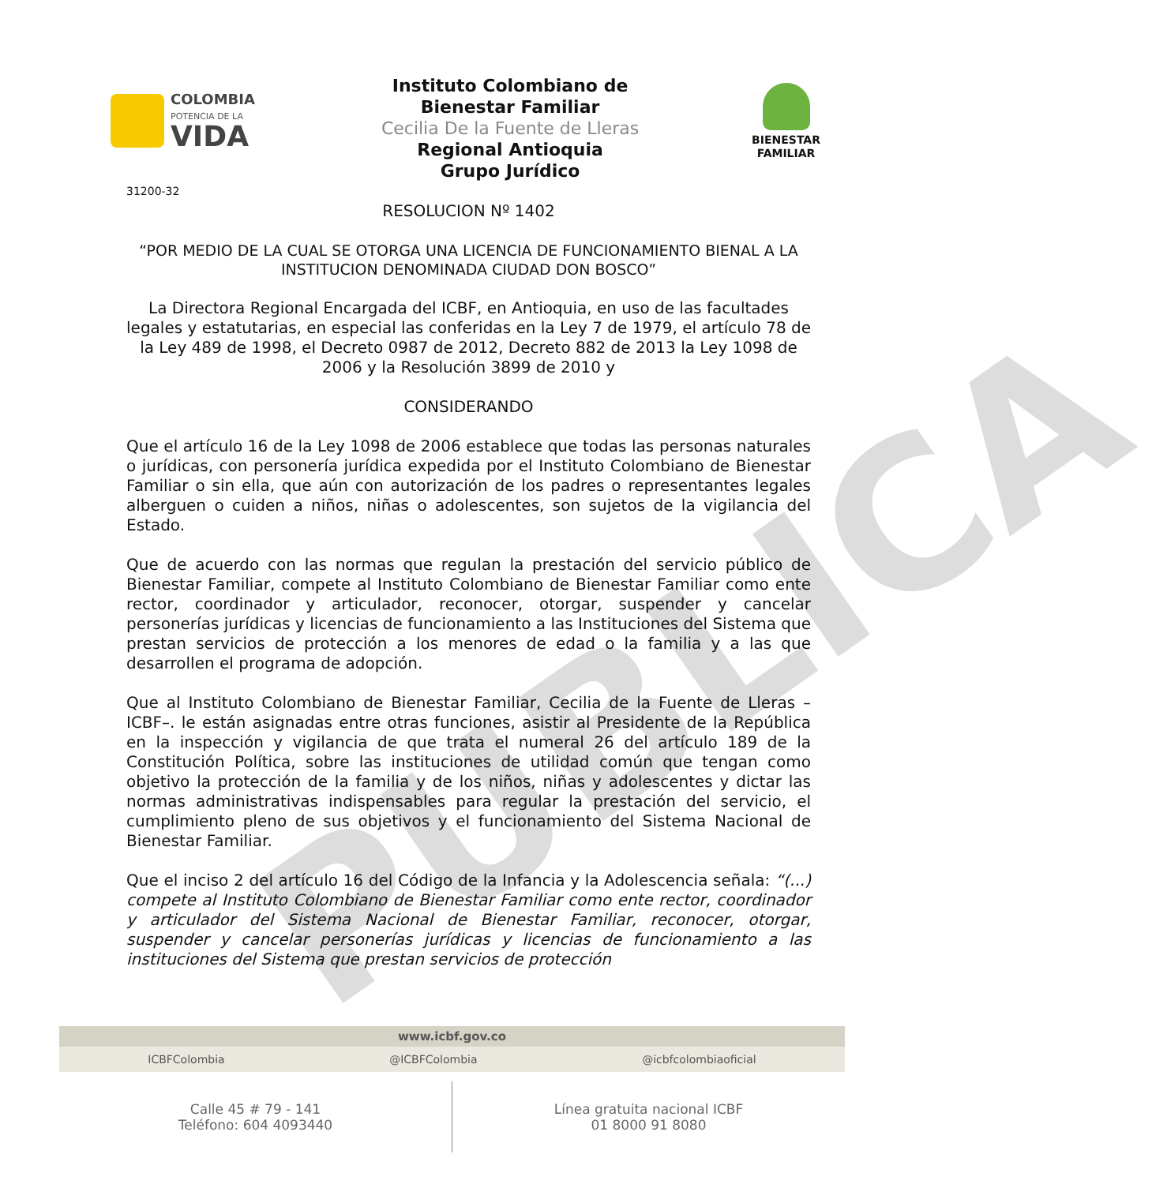PUBLICA
COLOMBIA
POTENCIA DE LA
VIDA
Instituto Colombiano de
Bienestar Familiar
Cecilia De la Fuente de Lleras
Regional Antioquia
Grupo Jurídico
BIENESTAR
FAMILIAR
31200-32
RESOLUCION Nº 1402
“POR MEDIO DE LA CUAL SE OTORGA UNA LICENCIA DE FUNCIONAMIENTO BIENAL A LA INSTITUCION DENOMINADA CIUDAD DON BOSCO”
La Directora Regional Encargada del ICBF, en Antioquia, en uso de las facultades legales y estatutarias, en especial las conferidas en la Ley 7 de 1979, el artículo 78 de la Ley 489 de 1998, el Decreto 0987 de 2012, Decreto 882 de 2013 la Ley 1098 de 2006 y la Resolución 3899 de 2010 y
CONSIDERANDO
Que el artículo 16 de la Ley 1098 de 2006 establece que todas las personas naturales o jurídicas, con personería jurídica expedida por el Instituto Colombiano de Bienestar Familiar o sin ella, que aún con autorización de los padres o representantes legales alberguen o cuiden a niños, niñas o adolescentes, son sujetos de la vigilancia del Estado.
Que de acuerdo con las normas que regulan la prestación del servicio público de Bienestar Familiar, compete al Instituto Colombiano de Bienestar Familiar como ente rector, coordinador y articulador, reconocer, otorgar, suspender y cancelar personerías jurídicas y licencias de funcionamiento a las Instituciones del Sistema que prestan servicios de protección a los menores de edad o la familia y a las que desarrollen el programa de adopción.
Que al Instituto Colombiano de Bienestar Familiar, Cecilia de la Fuente de Lleras –ICBF–. le están asignadas entre otras funciones, asistir al Presidente de la República en la inspección y vigilancia de que trata el numeral 26 del artículo 189 de la Constitución Política, sobre las instituciones de utilidad común que tengan como objetivo la protección de la familia y de los niños, niñas y adolescentes y dictar las normas administrativas indispensables para regular la prestación del servicio, el cumplimiento pleno de sus objetivos y el funcionamiento del Sistema Nacional de Bienestar Familiar.
Que el inciso 2 del artículo 16 del Código de la Infancia y la Adolescencia señala: “(...) compete al Instituto Colombiano de Bienestar Familiar como ente rector, coordinador y articulador del Sistema Nacional de Bienestar Familiar, reconocer, otorgar, suspender y cancelar personerías jurídicas y licencias de funcionamiento a las instituciones del Sistema que prestan servicios de protección
www.icbf.gov.co
ICBFColombia @ICBFColombia @icbfcolombiaoficial
Calle 45 # 79 - 141
Teléfono: 604 4093440
Línea gratuita nacional ICBF
01 8000 91 8080